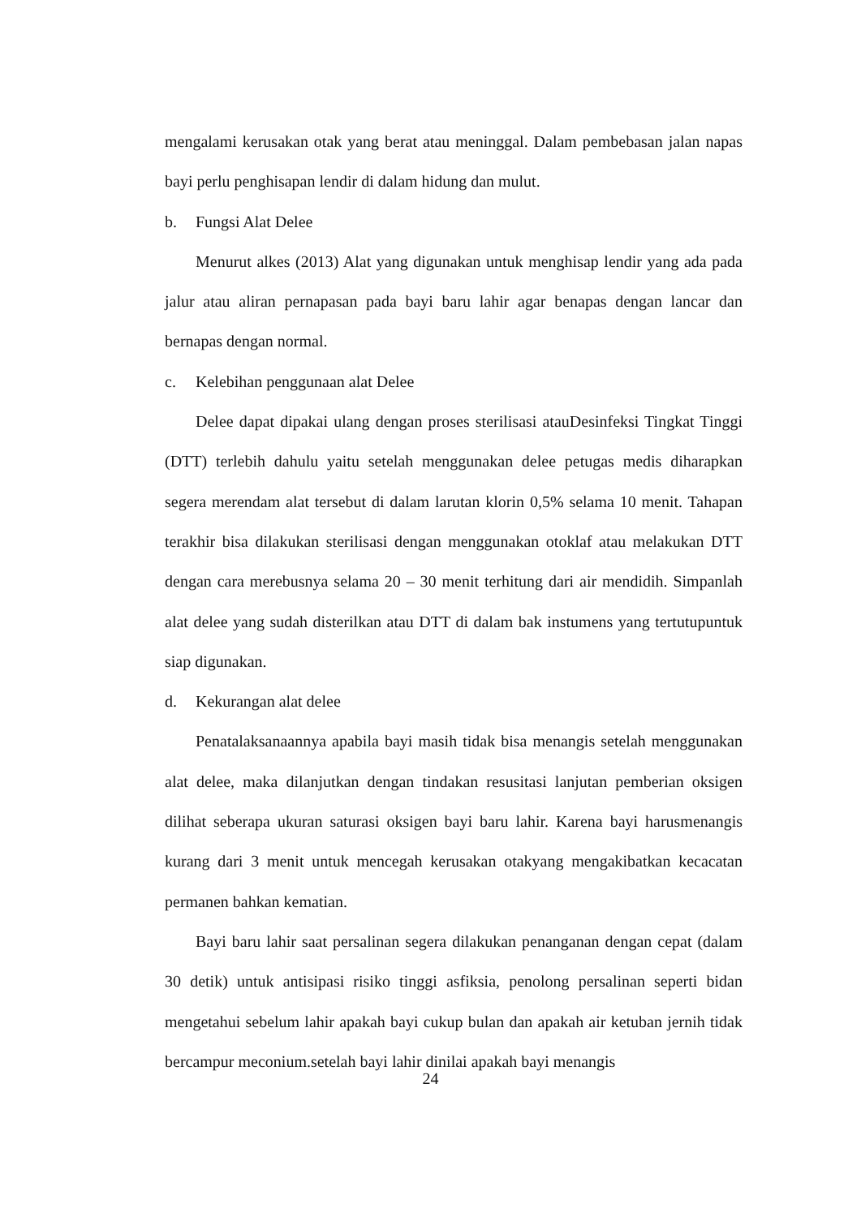mengalami kerusakan otak yang berat atau meninggal. Dalam pembebasan jalan napas bayi perlu penghisapan lendir di dalam hidung dan mulut.
b. Fungsi Alat Delee
Menurut alkes (2013) Alat yang digunakan untuk menghisap lendir yang ada pada jalur atau aliran pernapasan pada bayi baru lahir agar benapas dengan lancar dan bernapas dengan normal.
c. Kelebihan penggunaan alat Delee
Delee dapat dipakai ulang dengan proses sterilisasi atauDesinfeksi Tingkat Tinggi (DTT) terlebih dahulu yaitu setelah menggunakan delee petugas medis diharapkan segera merendam alat tersebut di dalam larutan klorin 0,5% selama 10 menit. Tahapan terakhir bisa dilakukan sterilisasi dengan menggunakan otoklaf atau melakukan DTT dengan cara merebusnya selama 20 – 30 menit terhitung dari air mendidih. Simpanlah alat delee yang sudah disterilkan atau DTT di dalam bak instumens yang tertutupuntuk siap digunakan.
d. Kekurangan alat delee
Penatalaksanaannya apabila bayi masih tidak bisa menangis setelah menggunakan alat delee, maka dilanjutkan dengan tindakan resusitasi lanjutan pemberian oksigen dilihat seberapa ukuran saturasi oksigen bayi baru lahir. Karena bayi harusmenangis kurang dari 3 menit untuk mencegah kerusakan otakyang mengakibatkan kecacatan permanen bahkan kematian.
Bayi baru lahir saat persalinan segera dilakukan penanganan dengan cepat (dalam 30 detik) untuk antisipasi risiko tinggi asfiksia, penolong persalinan seperti bidan mengetahui sebelum lahir apakah bayi cukup bulan dan apakah air ketuban jernih tidak bercampur meconium.setelah bayi lahir dinilai apakah bayi menangis
24